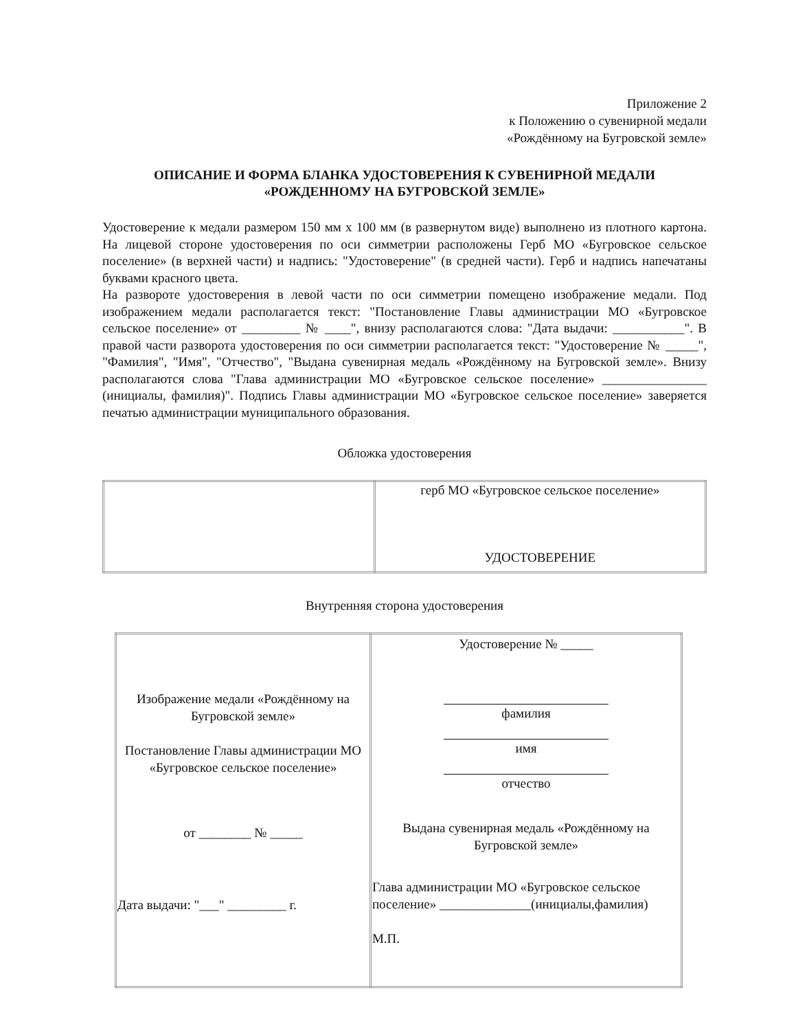Приложение 2
к Положению о сувенирной медали
«Рождённому на Бугровской земле»
ОПИСАНИЕ И ФОРМА БЛАНКА УДОСТОВЕРЕНИЯ К СУВЕНИРНОЙ МЕДАЛИ
«РОЖДЕННОМУ НА БУГРОВСКОЙ ЗЕМЛЕ»
Удостоверение к медали размером 150 мм x 100 мм (в развернутом виде) выполнено из плотного картона. На лицевой стороне удостоверения по оси симметрии расположены Герб МО «Бугровское сельское поселение» (в верхней части) и надпись: "Удостоверение" (в средней части). Герб и надпись напечатаны буквами красного цвета.
На развороте удостоверения в левой части по оси симметрии помещено изображение медали. Под изображением медали располагается текст: "Постановление Главы администрации МО «Бугровское сельское поселение» от _________ № ____", внизу располагаются слова: "Дата выдачи: ___________". В правой части разворота удостоверения по оси симметрии располагается текст: "Удостоверение № _____", "Фамилия", "Имя", "Отчество", "Выдана сувенирная медаль «Рождённому на Бугровской земле». Внизу располагаются слова "Глава администрации МО «Бугровское сельское поселение» ________________ (инициалы, фамилия)". Подпись Главы администрации МО «Бугровское сельское поселение» заверяется печатью администрации муниципального образования.
Обложка удостоверения
| | герб МО «Бугровское сельское поселение» УДОСТОВЕРЕНИЕ |
Внутренняя сторона удостоверения
| Изображение медали «Рождённому на Бугровской земле» Постановление Главы администрации МО «Бугровское сельское поселение» от ________ № _____ Дата выдачи: "___" _________ г. | Удостоверение № _____ фамилия имя отчество Выдана сувенирная медаль «Рождённому на Бугровской земле» Глава администрации МО «Бугровское сельское поселение» ______________(инициалы,фамилия) М.П. |